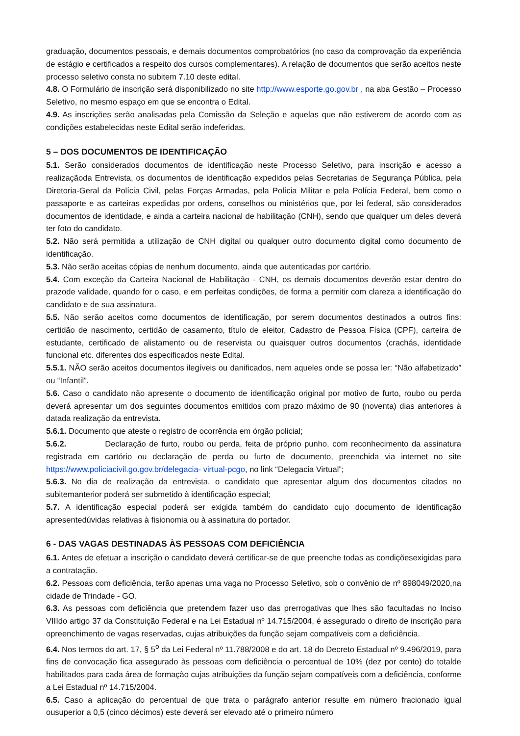graduação, documentos pessoais, e demais documentos comprobatórios (no caso da comprovação da experiência de estágio e certificados a respeito dos cursos complementares). A relação de documentos que serão aceitos neste processo seletivo consta no subitem 7.10 deste edital.
4.8. O Formulário de inscrição será disponibilizado no site http://www.esporte.go.gov.br , na aba Gestão – Processo Seletivo, no mesmo espaço em que se encontra o Edital.
4.9. As inscrições serão analisadas pela Comissão da Seleção e aquelas que não estiverem de acordo com as condições estabelecidas neste Edital serão indeferidas.
5 – DOS DOCUMENTOS DE IDENTIFICAÇÃO
5.1. Serão considerados documentos de identificação neste Processo Seletivo, para inscrição e acesso a realizaçãoda Entrevista, os documentos de identificação expedidos pelas Secretarias de Segurança Pública, pela Diretoria-Geral da Polícia Civil, pelas Forças Armadas, pela Polícia Militar e pela Polícia Federal, bem como o passaporte e as carteiras expedidas por ordens, conselhos ou ministérios que, por lei federal, são considerados documentos de identidade, e ainda a carteira nacional de habilitação (CNH), sendo que qualquer um deles deverá ter foto do candidato.
5.2. Não será permitida a utilização de CNH digital ou qualquer outro documento digital como documento de identificação.
5.3. Não serão aceitas cópias de nenhum documento, ainda que autenticadas por cartório.
5.4. Com exceção da Carteira Nacional de Habilitação - CNH, os demais documentos deverão estar dentro do prazode validade, quando for o caso, e em perfeitas condições, de forma a permitir com clareza a identificação do candidato e de sua assinatura.
5.5. Não serão aceitos como documentos de identificação, por serem documentos destinados a outros fins: certidão de nascimento, certidão de casamento, título de eleitor, Cadastro de Pessoa Física (CPF), carteira de estudante, certificado de alistamento ou de reservista ou quaisquer outros documentos (crachás, identidade funcional etc. diferentes dos especificados neste Edital.
5.5.1. NÃO serão aceitos documentos ilegíveis ou danificados, nem aqueles onde se possa ler: “Não alfabetizado” ou “Infantil”.
5.6. Caso o candidato não apresente o documento de identificação original por motivo de furto, roubo ou perda deverá apresentar um dos seguintes documentos emitidos com prazo máximo de 90 (noventa) dias anteriores à datada realização da entrevista.
5.6.1. Documento que ateste o registro de ocorrência em órgão policial;
5.6.2. Declaração de furto, roubo ou perda, feita de próprio punho, com reconhecimento da assinatura registrada em cartório ou declaração de perda ou furto de documento, preenchida via internet no site https://www.policiacivil.go.gov.br/delegacia- virtual-pcgo, no link “Delegacia Virtual”;
5.6.3. No dia de realização da entrevista, o candidato que apresentar algum dos documentos citados no subitemanterior poderá ser submetido à identificação especial;
5.7. A identificação especial poderá ser exigida também do candidato cujo documento de identificação apresentedúvidas relativas à fisionomia ou à assinatura do portador.
6 - DAS VAGAS DESTINADAS ÀS PESSOAS COM DEFICIÊNCIA
6.1. Antes de efetuar a inscrição o candidato deverá certificar-se de que preenche todas as condiçõesexigidas para a contratação.
6.2. Pessoas com deficiência, terão apenas uma vaga no Processo Seletivo, sob o convênio de nº 898049/2020,na cidade de Trindade - GO.
6.3. As pessoas com deficiência que pretendem fazer uso das prerrogativas que lhes são facultadas no Inciso VIIIdo artigo 37 da Constituição Federal e na Lei Estadual nº 14.715/2004, é assegurado o direito de inscrição para opreenchimento de vagas reservadas, cujas atribuições da função sejam compatíveis com a deficiência.
6.4. Nos termos do art. 17, § 5<sup>o</sup> da Lei Federal nº 11.788/2008 e do art. 18 do Decreto Estadual nº 9.496/2019, para fins de convocação fica assegurado às pessoas com deficiência o percentual de 10% (dez por cento) do totalde habilitados para cada área de formação cujas atribuições da função sejam compatíveis com a deficiência, conforme a Lei Estadual nº 14.715/2004.
6.5. Caso a aplicação do percentual de que trata o parágrafo anterior resulte em número fracionado igual ousuperior a 0,5 (cinco décimos) este deverá ser elevado até o primeiro número